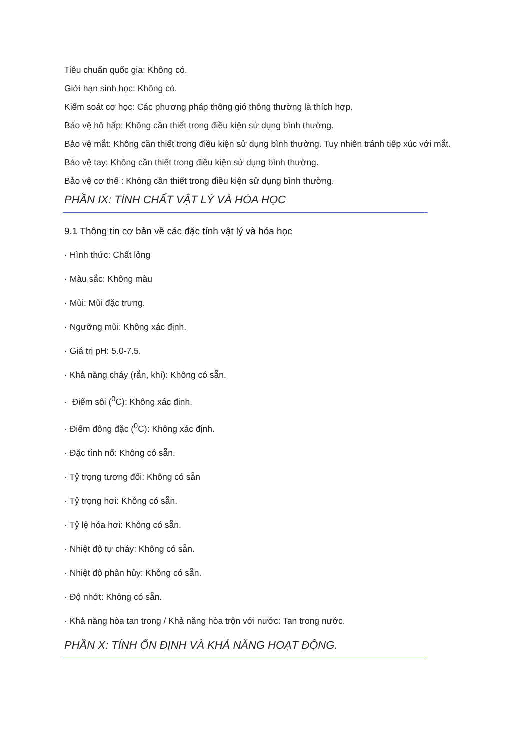Tiêu chuẩn quốc gia: Không có.
Giới hạn sinh học: Không có.
Kiểm soát cơ học: Các phương pháp thông gió thông thường là thích hợp.
Bảo vệ hô hấp: Không cần thiết trong điều kiện sử dụng bình thường.
Bảo vệ mắt: Không cần thiết trong điều kiện sử dụng bình thường. Tuy nhiên tránh tiếp xúc với mắt.
Bảo vệ tay: Không cần thiết trong điều kiện sử dụng bình thường.
Bảo vệ cơ thể : Không cần thiết trong điều kiện sử dụng bình thường.
PHẦN IX: TÍNH CHẤT VẬT LÝ VÀ HÓA HỌC
9.1 Thông tin cơ bản về các đặc tính vật lý và hóa học
· Hình thức: Chất lỏng
· Màu sắc: Không màu
· Mùi: Mùi đặc trưng.
· Ngưỡng mùi: Không xác định.
· Giá trị pH: 5.0-7.5.
· Khả năng cháy (rắn, khí): Không có sẵn.
· Điểm sôi (<sup>0</sup>C): Không xác đinh.
· Điểm đông đặc (<sup>0</sup>C): Không xác định.
· Đặc tính nổ: Không có sẵn.
· Tỷ trọng tương đối: Không có sẵn
· Tỷ trọng hơi: Không có sẵn.
· Tỷ lệ hóa hơi: Không có sẵn.
· Nhiệt độ tự cháy: Không có sẵn.
· Nhiệt độ phân hủy: Không có sẵn.
· Độ nhớt: Không có sẵn.
· Khả năng hòa tan trong / Khả năng hòa trộn với nước: Tan trong nước.
PHẦN X: TÍNH ỔN ĐỊNH VÀ KHẢ NĂNG HOẠT ĐỘNG.